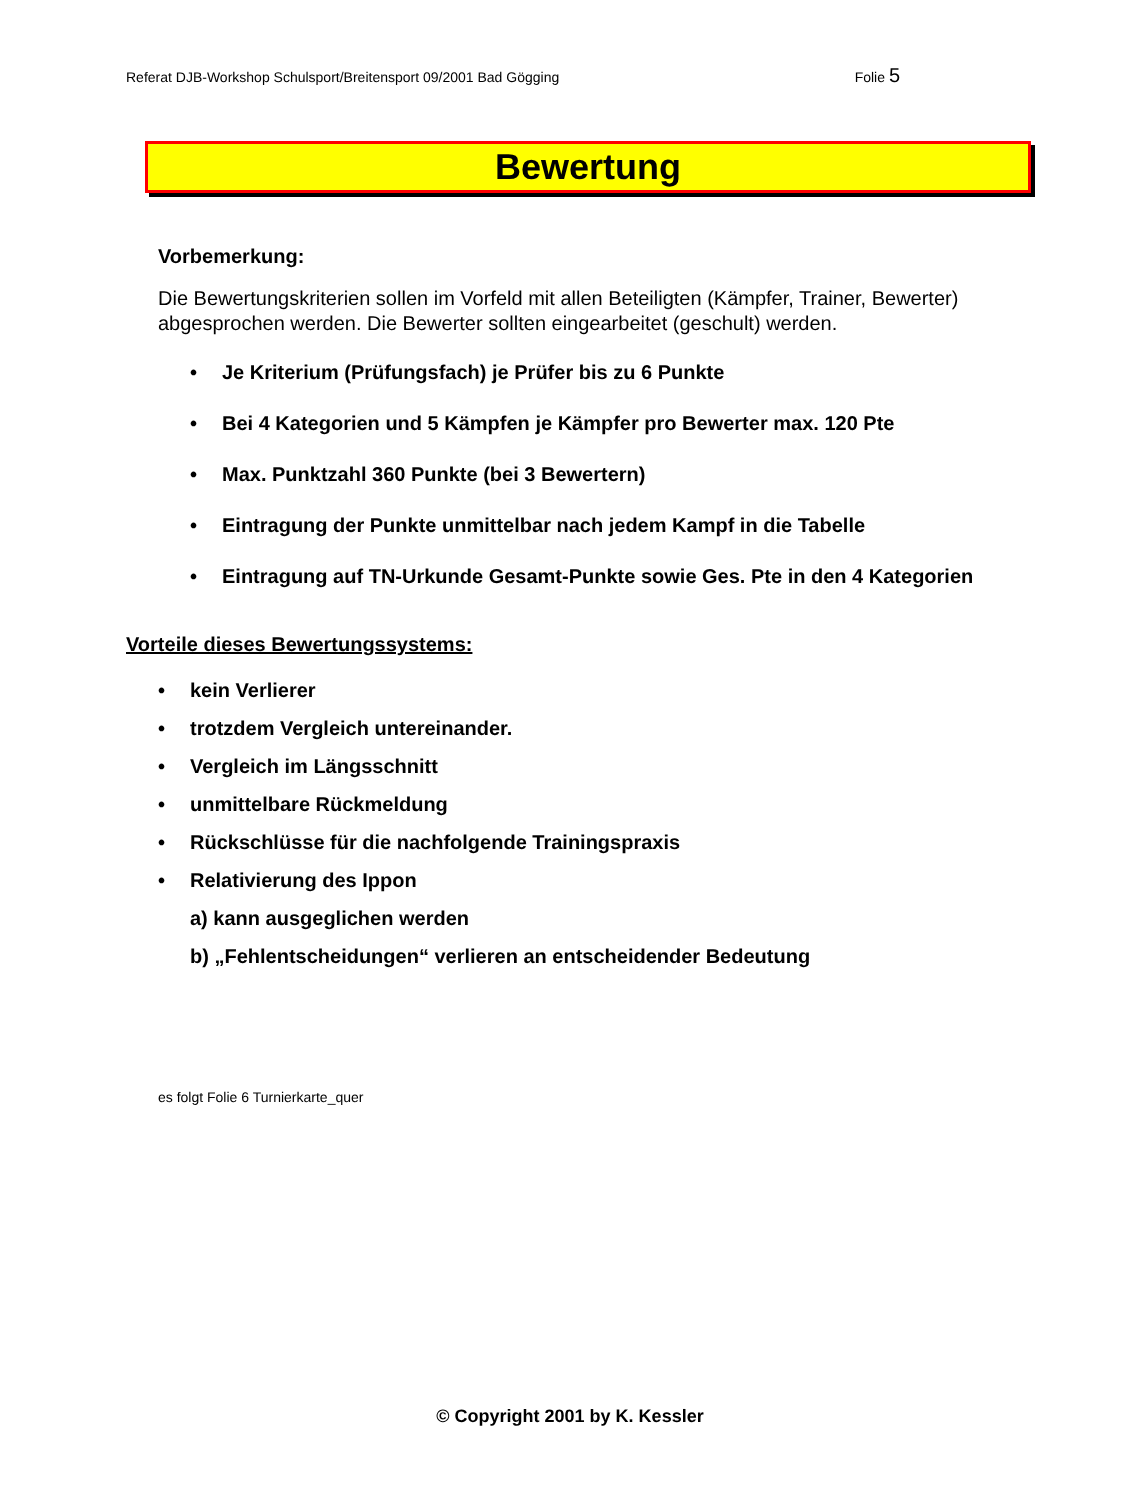Referat DJB-Workshop Schulsport/Breitensport 09/2001 Bad Gögging Folie 5
Bewertung
Vorbemerkung:
Die Bewertungskriterien sollen im Vorfeld mit allen Beteiligten (Kämpfer, Trainer, Bewerter) abgesprochen werden. Die Bewerter sollten eingearbeitet (geschult) werden.
• Je Kriterium (Prüfungsfach) je Prüfer bis zu 6 Punkte
• Bei 4 Kategorien und 5 Kämpfen je Kämpfer pro Bewerter max. 120 Pte
• Max. Punktzahl 360 Punkte (bei 3 Bewertern)
• Eintragung der Punkte unmittelbar nach jedem Kampf in die Tabelle
• Eintragung auf TN-Urkunde Gesamt-Punkte sowie Ges. Pte in den 4 Kategorien
Vorteile dieses Bewertungssystems:
• kein Verlierer
• trotzdem Vergleich untereinander.
• Vergleich im Längsschnitt
• unmittelbare Rückmeldung
• Rückschlüsse für die nachfolgende Trainingspraxis
• Relativierung des Ippon
a) kann ausgeglichen werden
b) „Fehlentscheidungen“ verlieren an entscheidender Bedeutung
es folgt Folie 6 Turnierkarte_quer
© Copyright 2001 by K. Kessler